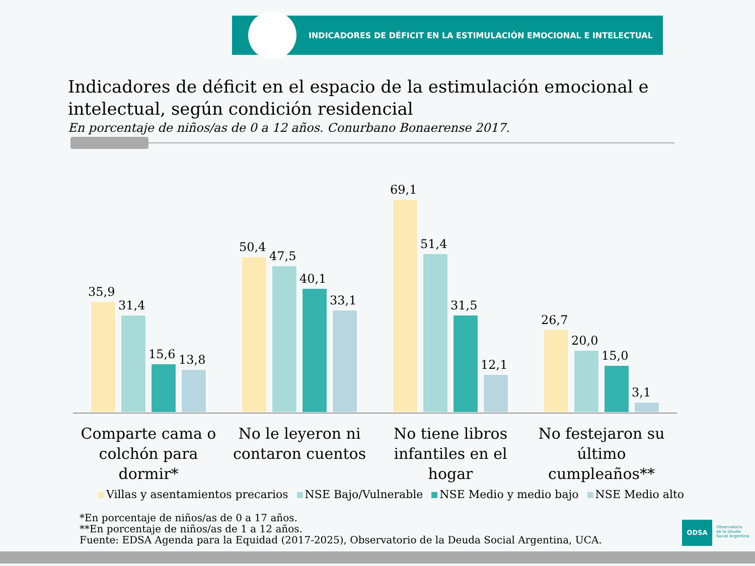INDICADORES DE DÉFICIT EN LA ESTIMULACIÓN EMOCIONAL E INTELECTUAL
Indicadores de déficit en el espacio de la estimulación emocional e intelectual, según condición residencial
En porcentaje de niños/as de 0 a 12 años. Conurbano Bonaerense 2017.
35,9
31,4
15,6
13,8
50,4
47,5
40,1
33,1
69,1
51,4
31,5
12,1
26,7
20,0
15,0
3,1
Comparte cama o colchón para dormir*
No le leyeron ni contaron cuentos
No tiene libros infantiles en el hogar
No festejaron su último cumpleaños**
Villas y asentamientos precarios NSE Bajo/Vulnerable NSE Medio y medio bajo NSE Medio alto
*En porcentaje de niños/as de 0 a 17 años.
**En porcentaje de niños/as de 1 a 12 años.
Fuente: EDSA Agenda para la Equidad (2017-2025), Observatorio de la Deuda Social Argentina, UCA.
ODSA
Observatorio
de la Deuda
Social Argentina